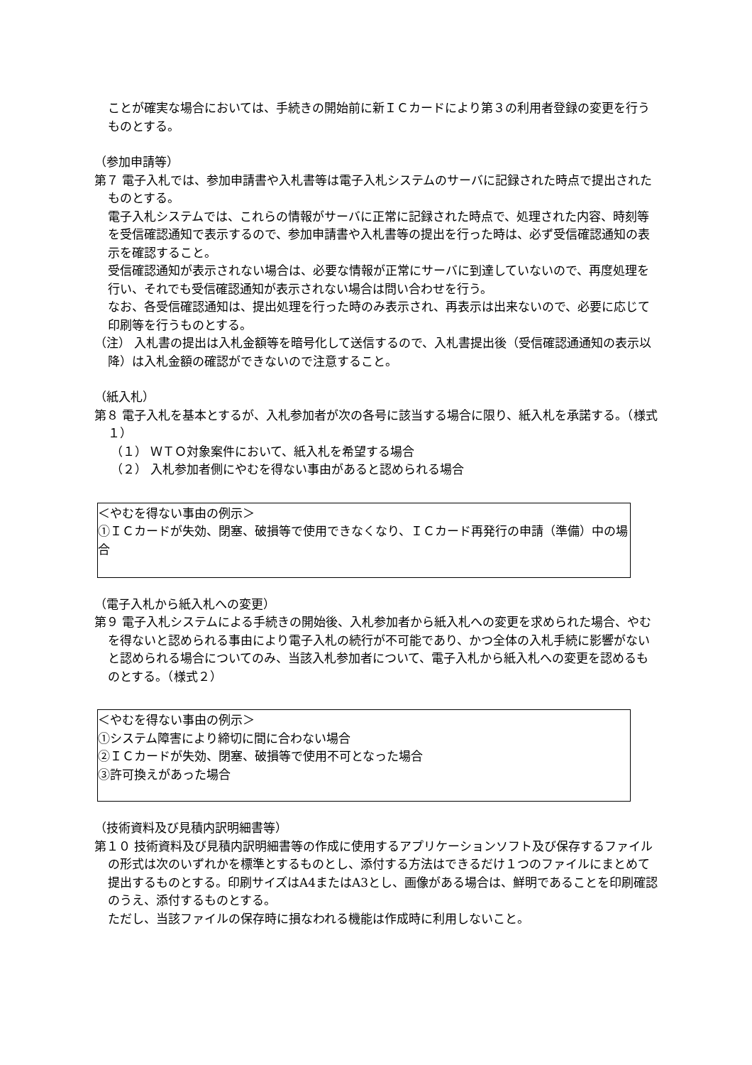ことが確実な場合においては、手続きの開始前に新ＩＣカードにより第３の利用者登録の変更を行うものとする。
（参加申請等）
第７ 電子入札では、参加申請書や入札書等は電子入札システムのサーバに記録された時点で提出されたものとする。
電子入札システムでは、これらの情報がサーバに正常に記録された時点で、処理された内容、時刻等を受信確認通知で表示するので、参加申請書や入札書等の提出を行った時は、必ず受信確認通知の表示を確認すること。
受信確認通知が表示されない場合は、必要な情報が正常にサーバに到達していないので、再度処理を行い、それでも受信確認通知が表示されない場合は問い合わせを行う。
なお、各受信確認通知は、提出処理を行った時のみ表示され、再表示は出来ないので、必要に応じて印刷等を行うものとする。
（注） 入札書の提出は入札金額等を暗号化して送信するので、入札書提出後（受信確認通通知の表示以降）は入札金額の確認ができないので注意すること。
（紙入札）
第８ 電子入札を基本とするが、入札参加者が次の各号に該当する場合に限り、紙入札を承諾する。（様式１）
（１） ＷＴＯ対象案件において、紙入札を希望する場合
（２） 入札参加者側にやむを得ない事由があると認められる場合
＜やむを得ない事由の例示＞
①ＩＣカードが失効、閉塞、破損等で使用できなくなり、ＩＣカード再発行の申請（準備）中の場合
（電子入札から紙入札への変更）
第９ 電子入札システムによる手続きの開始後、入札参加者から紙入札への変更を求められた場合、やむを得ないと認められる事由により電子入札の続行が不可能であり、かつ全体の入札手続に影響がないと認められる場合についてのみ、当該入札参加者について、電子入札から紙入札への変更を認めるものとする。（様式２）
＜やむを得ない事由の例示＞
①システム障害により締切に間に合わない場合
②ＩＣカードが失効、閉塞、破損等で使用不可となった場合
③許可換えがあった場合
（技術資料及び見積内訳明細書等）
第１０ 技術資料及び見積内訳明細書等の作成に使用するアプリケーションソフト及び保存するファイルの形式は次のいずれかを標準とするものとし、添付する方法はできるだけ１つのファイルにまとめて提出するものとする。印刷サイズはA4またはA3とし、画像がある場合は、鮮明であることを印刷確認のうえ、添付するものとする。
ただし、当該ファイルの保存時に損なわれる機能は作成時に利用しないこと。